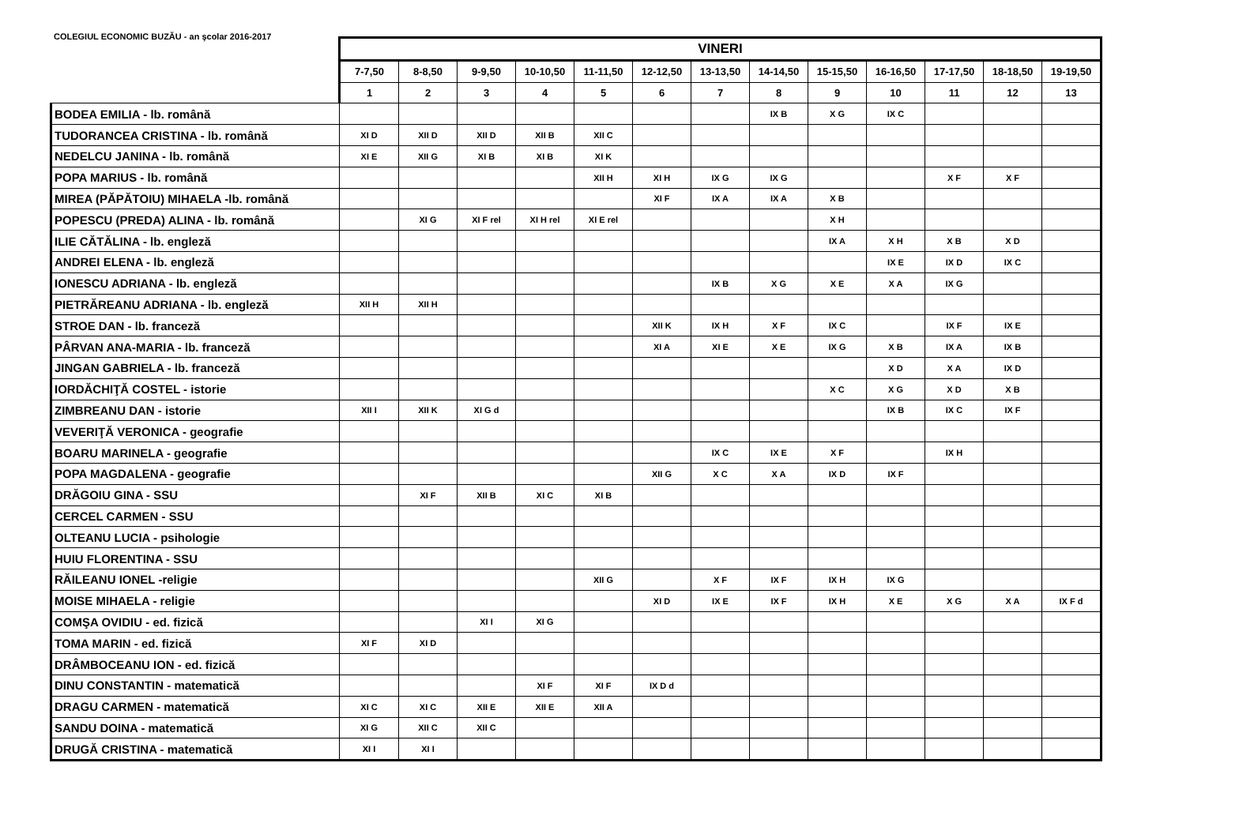COLEGIUL ECONOMIC BUZĂU - an şcolar 2016-2017
| | VINERI | | | | | | | | | | | | |
| --- | --- | --- | --- | --- | --- | --- | --- | --- | --- | --- | --- | --- | --- |
| | 7-7,50 | 8-8,50 | 9-9,50 | 10-10,50 | 11-11,50 | 12-12,50 | 13-13,50 | 14-14,50 | 15-15,50 | 16-16,50 | 17-17,50 | 18-18,50 | 19-19,50 |
| | 1 | 2 | 3 | 4 | 5 | 6 | 7 | 8 | 9 | 10 | 11 | 12 | 13 |
| BODEA EMILIA - lb. română | | | | | | | | IX B | X G | IX C | | | |
| TUDORANCEA CRISTINA - lb. română | XI D | XII D | XII D | XII B | XII C | | | | | | | | |
| NEDELCU JANINA - lb. română | XI E | XII G | XI B | XI B | XI K | | | | | | | | |
| POPA MARIUS - lb. română | | | | | XII H | XI H | IX G | IX G | | | X F | X F | |
| MIREA (PĂPĂTOIU) MIHAELA -lb. română | | | | | | XI F | IX A | IX A | X B | | | | |
| POPESCU (PREDA) ALINA - lb. română | | XI G | XI F rel | XI H rel | XI E rel | | | | X H | | | | |
| ILIE CĂTĂLINA - lb. engleză | | | | | | | | | IX A | X H | X B | X D | |
| ANDREI ELENA - lb. engleză | | | | | | | | | | IX E | IX D | IX C | |
| IONESCU ADRIANA - lb. engleză | | | | | | | IX B | X G | X E | X A | IX G | | |
| PIETRĂREANU ADRIANA - lb. engleză | XII H | XII H | | | | | | | | | | | |
| STROE DAN - lb. franceză | | | | | | XII K | IX H | X F | IX C | | IX F | IX E | |
| PÂRVAN ANA-MARIA - lb. franceză | | | | | | XI A | XI E | X E | IX G | X B | IX A | IX B | |
| JINGAN GABRIELA - lb. franceză | | | | | | | | | | X D | X A | IX D | |
| IORDĂCHIŢĂ COSTEL - istorie | | | | | | | | | X C | X G | X D | X B | |
| ZIMBREANU DAN - istorie | XII I | XII K | XI G d | | | | | | | IX B | IX C | IX F | |
| VEVERIŢĂ VERONICA - geografie | | | | | | | | | | | | | |
| BOARU MARINELA - geografie | | | | | | | IX C | IX E | X F | | IX H | | |
| POPA MAGDALENA - geografie | | | | | | XII G | X C | X A | IX D | IX F | | | |
| DRĂGOIU GINA - SSU | | XI F | XII B | XI C | XI B | | | | | | | | |
| CERCEL CARMEN - SSU | | | | | | | | | | | | | |
| OLTEANU LUCIA - psihologie | | | | | | | | | | | | | |
| HUIU FLORENTINA - SSU | | | | | | | | | | | | | |
| RĂILEANU IONEL -religie | | | | | XII G | | X F | IX F | IX H | IX G | | | |
| MOISE MIHAELA - religie | | | | | | XI D | IX E | IX F | IX H | X E | X G | X A | IX F d |
| COMŞA OVIDIU - ed. fizică | | | XI I | XI G | | | | | | | | | |
| TOMA MARIN - ed. fizică | XI F | XI D | | | | | | | | | | | |
| DRÂMBOCEANU ION - ed. fizică | | | | | | | | | | | | | |
| DINU CONSTANTIN - matematică | | | | XI F | XI F | IX D d | | | | | | | |
| DRAGU CARMEN - matematică | XI C | XI C | XII E | XII E | XII A | | | | | | | | |
| SANDU DOINA - matematică | XI G | XII C | XII C | | | | | | | | | | |
| DRUGĂ CRISTINA - matematică | XI I | XI I | | | | | | | | | | | |